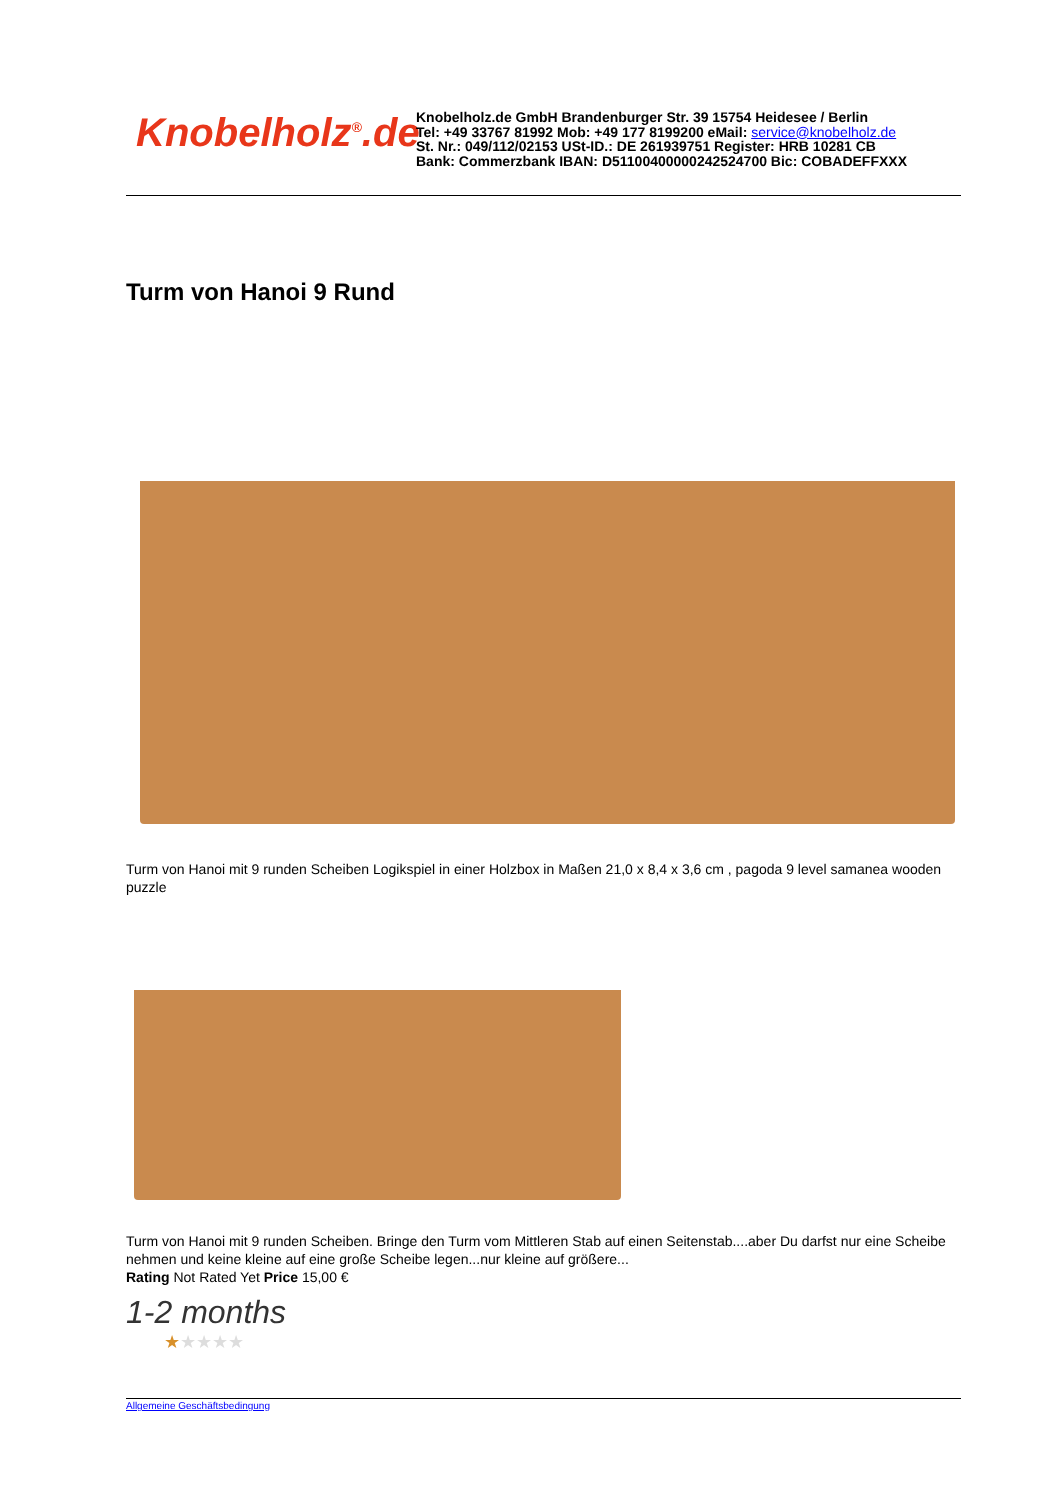Knobelholz<sup>®</sup>.de
Knobelholz.de GmbH Brandenburger Str. 39 15754 Heidesee / Berlin
Tel: +49 33767 81992 Mob: +49 177 8199200 eMail: service@knobelholz.de
St. Nr.: 049/112/02153 USt-ID.: DE 261939751 Register: HRB 10281 CB
Bank: Commerzbank IBAN: D51100400000242524700 Bic: COBADEFFXXX
Turm von Hanoi 9 Rund
Turm von Hanoi mit 9 runden Scheiben Logikspiel in einer Holzbox in Maßen 21,0 x 8,4 x 3,6 cm , pagoda 9 level samanea wooden puzzle
Turm von Hanoi mit 9 runden Scheiben. Bringe den Turm vom Mittleren Stab auf einen Seitenstab....aber Du darfst nur eine Scheibe nehmen und keine kleine auf eine große Scheibe legen...nur kleine auf größere...
Rating Not Rated Yet Price 15,00 €
1-2 months
★★★★★
Allgemeine Geschäftsbedingung